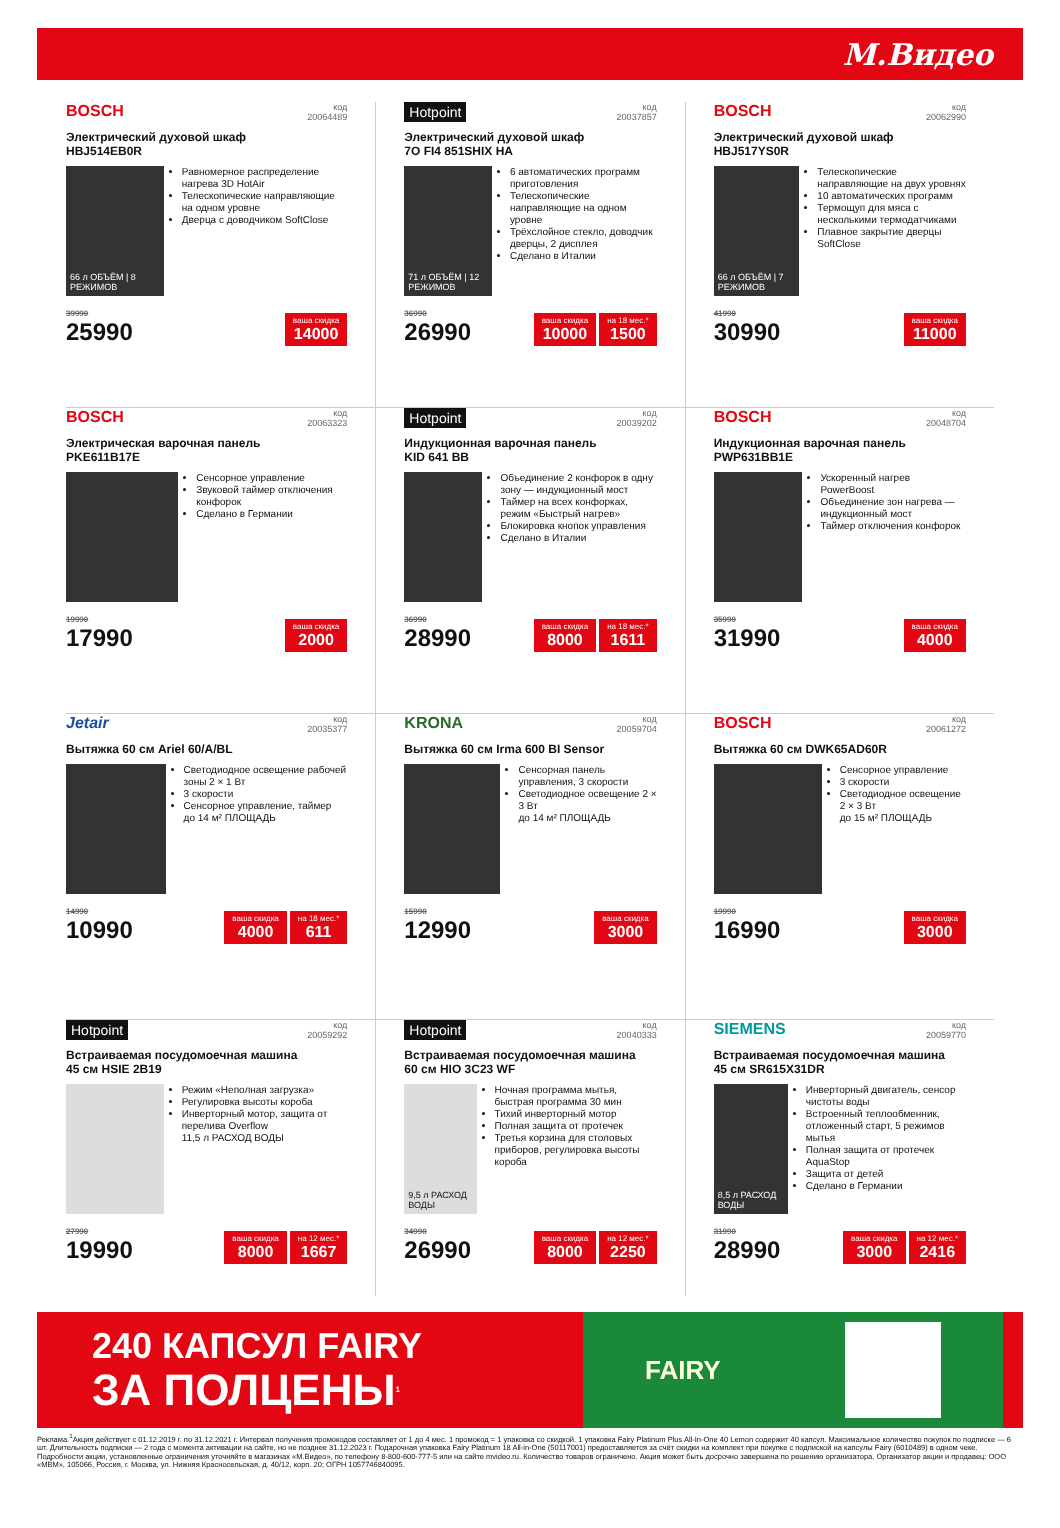М.Видео
BOSCH код
20064489
Электрический духовой шкаф
HBJ514EB0R
66 л ОБЪЁМ | 8 РЕЖИМОВ
Равномерное распределение нагрева 3D HotAir
Телескопические направляющие на одном уровне
Дверца с доводчиком SoftClose
39990
25990
ваша скидка
14000
Hotpoint код
20037857
Электрический духовой шкаф
7O FI4 851SHIX HA
71 л ОБЪЁМ | 12 РЕЖИМОВ
6 автоматических программ приготовления
Телескопические направляющие на одном уровне
Трёхслойное стекло, доводчик дверцы, 2 дисплея
Сделано в Италии
36990
26990
ваша скидка
10000
на 18 мес.*
1500
BOSCH код
20062990
Электрический духовой шкаф
HBJ517YS0R
66 л ОБЪЁМ | 7 РЕЖИМОВ
Телескопические направляющие на двух уровнях
10 автоматических программ
Термощуп для мяса с несколькими термодатчиками
Плавное закрытие дверцы SoftClose
41990
30990
ваша скидка
11000
BOSCH код
20063323
Электрическая варочная панель
PKE611B17E
Сенсорное управление
Звуковой таймер отключения конфорок
Сделано в Германии
19990
17990
ваша скидка
2000
Hotpoint код
20039202
Индукционная варочная панель
KID 641 BB
Объединение 2 конфорок в одну зону — индукционный мост
Таймер на всех конфорках, режим «Быстрый нагрев»
Блокировка кнопок управления
Сделано в Италии
36990
28990
ваша скидка
8000
на 18 мес.*
1611
BOSCH код
20048704
Индукционная варочная панель
PWP631BB1E
Ускоренный нагрев PowerBoost
Объединение зон нагрева — индукционный мост
Таймер отключения конфорок
35990
31990
ваша скидка
4000
Jetair код
20035377
Вытяжка 60 см Ariel 60/A/BL
Светодиодное освещение рабочей зоны 2 × 1 Вт
3 скорости
Сенсорное управление, таймер
до 14 м² ПЛОЩАДЬ
14990
10990
ваша скидка
4000
на 18 мес.*
611
KRONA код
20059704
Вытяжка 60 см Irma 600 BI Sensor
Сенсорная панель управления, 3 скорости
Светодиодное освещение 2 × 3 Вт
до 14 м² ПЛОЩАДЬ
15990
12990
ваша скидка
3000
BOSCH код
20061272
Вытяжка 60 см DWK65AD60R
Сенсорное управление
3 скорости
Светодиодное освещение 2 × 3 Вт
до 15 м² ПЛОЩАДЬ
19990
16990
ваша скидка
3000
Hotpoint код
20059292
Встраиваемая посудомоечная машина
45 см HSIE 2B19
Режим «Неполная загрузка»
Регулировка высоты короба
Инверторный мотор, защита от перелива Overflow
11,5 л РАСХОД ВОДЫ
27990
19990
ваша скидка
8000
на 12 мес.*
1667
Hotpoint код
20040333
Встраиваемая посудомоечная машина
60 см HIO 3C23 WF
9,5 л РАСХОД ВОДЫ
Ночная программа мытья, быстрая программа 30 мин
Тихий инверторный мотор
Полная защита от протечек
Третья корзина для столовых приборов, регулировка высоты короба
34990
26990
ваша скидка
8000
на 12 мес.*
2250
SIEMENS код
20059770
Встраиваемая посудомоечная машина
45 см SR615X31DR
8,5 л РАСХОД ВОДЫ
Инверторный двигатель, сенсор чистоты воды
Встроенный теплообменник, отложенный старт, 5 режимов мытья
Полная защита от протечек AquaStop
Защита от детей
Сделано в Германии
31990
28990
ваша скидка
3000
на 12 мес.*
2416
240 КАПСУЛ FAIRY
ЗА ПОЛЦЕНЫ<sup>1</sup>
FAIRY
Реклама.<sup>1</sup>Акция действует с 01.12.2019 г. по 31.12.2021 г. Интервал получения промокодов составляет от 1 до 4 мес. 1 промокод = 1 упаковка со скидкой. 1 упаковка Fairy Platinum Plus All-In-One 40 Lemon содержит 40 капсул. Максимальное количество покупок по подписке — 6 шт. Длительность подписки — 2 года с момента активации на сайте, но не позднее 31.12.2023 г. Подарочная упаковка Fairy Platinum 18 All-in-One (50117001) предоставляется за счёт скидки на комплект при покупке с подпиской на капсулы Fairy (6010489) в одном чеке. Подробности акции, установленные ограничения уточняйте в магазинах «М.Видео», по телефону 8-800-600-777-5 или на сайте mvideo.ru. Количество товаров ограничено. Акция может быть досрочно завершена по решению организатора. Организатор акции и продавец: ООО «МВМ», 105066, Россия, г. Москва, ул. Нижняя Красносельская, д. 40/12, корп. 20; ОГРН 1057746840095.